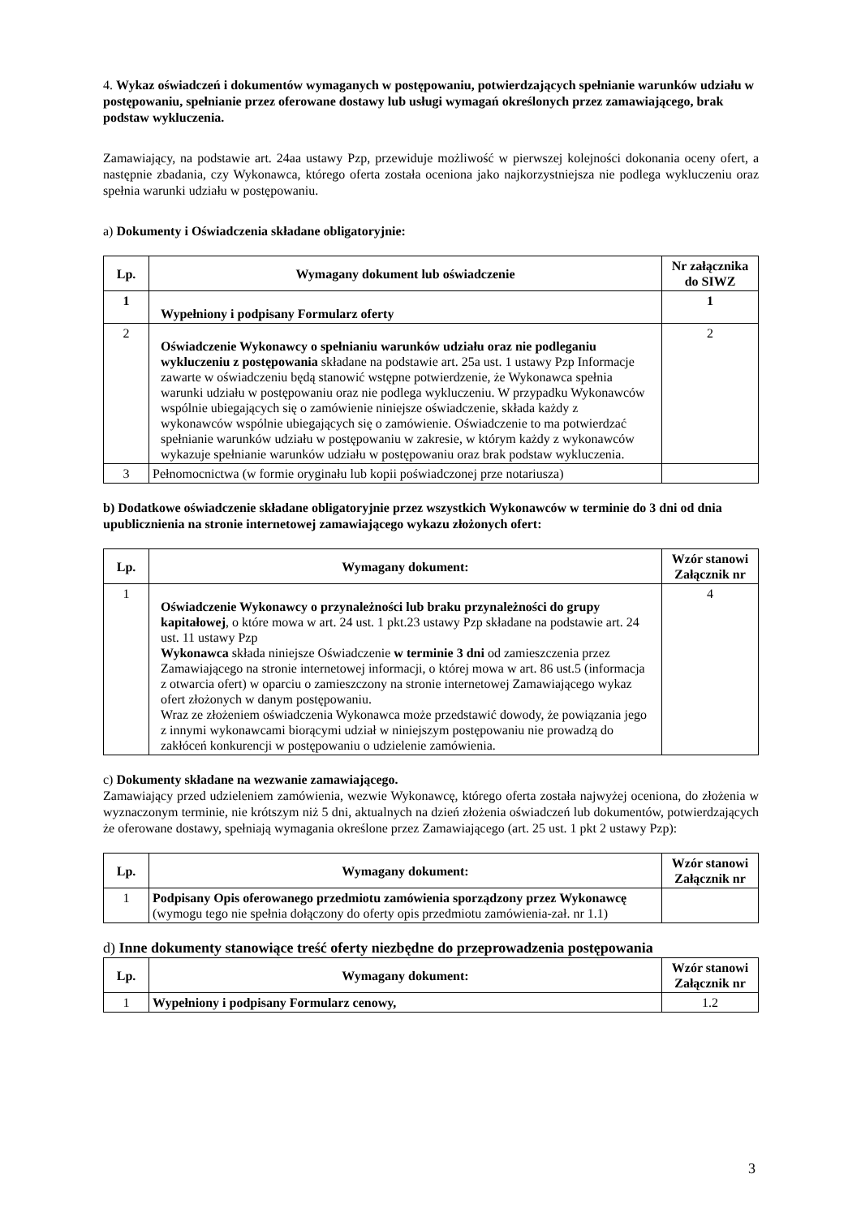4. Wykaz oświadczeń i dokumentów wymaganych w postępowaniu, potwierdzających spełnianie warunków udziału w postępowaniu, spełnianie przez oferowane dostawy lub usługi wymagań określonych przez zamawiającego, brak podstaw wykluczenia.
Zamawiający, na podstawie art. 24aa ustawy Pzp, przewiduje możliwość w pierwszej kolejności dokonania oceny ofert, a następnie zbadania, czy Wykonawca, którego oferta została oceniona jako najkorzystniejsza nie podlega wykluczeniu oraz spełnia warunki udziału w postępowaniu.
a) Dokumenty i Oświadczenia składane obligatoryjnie:
| Lp. | Wymagany dokument lub oświadczenie | Nr załącznika do SIWZ |
| --- | --- | --- |
| 1 | Wypełniony i podpisany Formularz oferty | 1 |
| 2 | Oświadczenie Wykonawcy o spełnianiu warunków udziału oraz nie podleganiu wykluczeniu z postępowania składane na podstawie art. 25a ust. 1 ustawy Pzp Informacje zawarte w oświadczeniu będą stanowić wstępne potwierdzenie, że Wykonawca spełnia warunki udziału w postępowaniu oraz nie podlega wykluczeniu. W przypadku Wykonawców wspólnie ubiegających się o zamówienie niniejsze oświadczenie, składa każdy z wykonawców wspólnie ubiegających się o zamówienie. Oświadczenie to ma potwierdzać spełnianie warunków udziału w postępowaniu w zakresie, w którym każdy z wykonawców wykazuje spełnianie warunków udziału w postępowaniu oraz brak podstaw wykluczenia. | 2 |
| 3 | Pełnomocnictwa (w formie oryginału lub kopii poświadczonej prze notariusza) | |
b) Dodatkowe oświadczenie składane obligatoryjnie przez wszystkich Wykonawców w terminie do 3 dni od dnia upublicznienia na stronie internetowej zamawiającego wykazu złożonych ofert:
| Lp. | Wymagany dokument: | Wzór stanowi Załącznik nr |
| --- | --- | --- |
| 1 | Oświadczenie Wykonawcy o przynależności lub braku przynależności do grupy kapitałowej , o które mowa w art. 24 ust. 1 pkt.23 ustawy Pzp składane na podstawie art. 24 ust. 11 ustawy Pzp Wykonawca składa niniejsze Oświadczenie w terminie 3 dni od zamieszczenia przez Zamawiającego na stronie internetowej informacji, o której mowa w art. 86 ust.5 (informacja z otwarcia ofert) w oparciu o zamieszczony na stronie internetowej Zamawiającego wykaz ofert złożonych w danym postępowaniu. Wraz ze złożeniem oświadczenia Wykonawca może przedstawić dowody, że powiązania jego z innymi wykonawcami biorącymi udział w niniejszym postępowaniu nie prowadzą do zakłóceń konkurencji w postępowaniu o udzielenie zamówienia. | 4 |
c) Dokumenty składane na wezwanie zamawiającego.
Zamawiający przed udzieleniem zamówienia, wezwie Wykonawcę, którego oferta została najwyżej oceniona, do złożenia w wyznaczonym terminie, nie krótszym niż 5 dni, aktualnych na dzień złożenia oświadczeń lub dokumentów, potwierdzających że oferowane dostawy, spełniają wymagania określone przez Zamawiającego (art. 25 ust. 1 pkt 2 ustawy Pzp):
| Lp. | Wymagany dokument: | Wzór stanowi Załącznik nr |
| --- | --- | --- |
| 1 | Podpisany Opis oferowanego przedmiotu zamówienia sporządzony przez Wykonawcę (wymogu tego nie spełnia dołączony do oferty opis przedmiotu zamówienia-zał. nr 1.1) | |
d) Inne dokumenty stanowiące treść oferty niezbędne do przeprowadzenia postępowania
| Lp. | Wymagany dokument: | Wzór stanowi Załącznik nr |
| --- | --- | --- |
| 1 | Wypełniony i podpisany Formularz cenowy, | 1.2 |
3